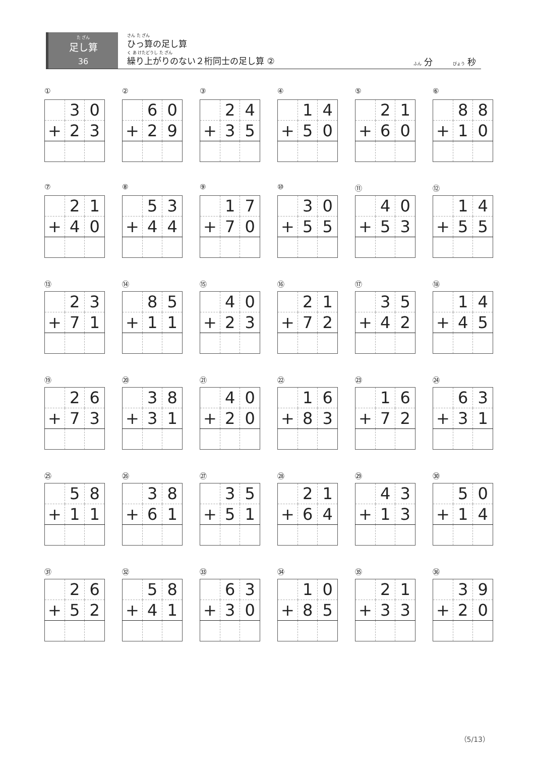た ざん
足し算
36
さん た ざん
ひっ算の足し算
く あ けたどうし た ざん
繰り上がりのない２桁同士の足し算 ②
ふん 分　　 びょう 秒
①
| | 3 | 0 |
| + | 2 | 3 |
②
| | 6 | 0 |
| + | 2 | 9 |
③
| | 2 | 4 |
| + | 3 | 5 |
④
| | 1 | 4 |
| + | 5 | 0 |
⑤
| | 2 | 1 |
| + | 6 | 0 |
⑥
| | 8 | 8 |
| + | 1 | 0 |
⑦
| | 2 | 1 |
| + | 4 | 0 |
⑧
| | 5 | 3 |
| + | 4 | 4 |
⑨
| | 1 | 7 |
| + | 7 | 0 |
⑩
| | 3 | 0 |
| + | 5 | 5 |
⑪
| | 4 | 0 |
| + | 5 | 3 |
⑫
| | 1 | 4 |
| + | 5 | 5 |
⑬
| | 2 | 3 |
| + | 7 | 1 |
⑭
| | 8 | 5 |
| + | 1 | 1 |
⑮
| | 4 | 0 |
| + | 2 | 3 |
⑯
| | 2 | 1 |
| + | 7 | 2 |
⑰
| | 3 | 5 |
| + | 4 | 2 |
⑱
| | 1 | 4 |
| + | 4 | 5 |
⑲
| | 2 | 6 |
| + | 7 | 3 |
⑳
| | 3 | 8 |
| + | 3 | 1 |
㉑
| | 4 | 0 |
| + | 2 | 0 |
㉒
| | 1 | 6 |
| + | 8 | 3 |
㉓
| | 1 | 6 |
| + | 7 | 2 |
㉔
| | 6 | 3 |
| + | 3 | 1 |
㉕
| | 5 | 8 |
| + | 1 | 1 |
㉖
| | 3 | 8 |
| + | 6 | 1 |
㉗
| | 3 | 5 |
| + | 5 | 1 |
㉘
| | 2 | 1 |
| + | 6 | 4 |
㉙
| | 4 | 3 |
| + | 1 | 3 |
㉚
| | 5 | 0 |
| + | 1 | 4 |
㉛
| | 2 | 6 |
| + | 5 | 2 |
㉜
| | 5 | 8 |
| + | 4 | 1 |
㉝
| | 6 | 3 |
| + | 3 | 0 |
㉞
| | 1 | 0 |
| + | 8 | 5 |
㉟
| | 2 | 1 |
| + | 3 | 3 |
㊱
| | 3 | 9 |
| + | 2 | 0 |
（5/13）